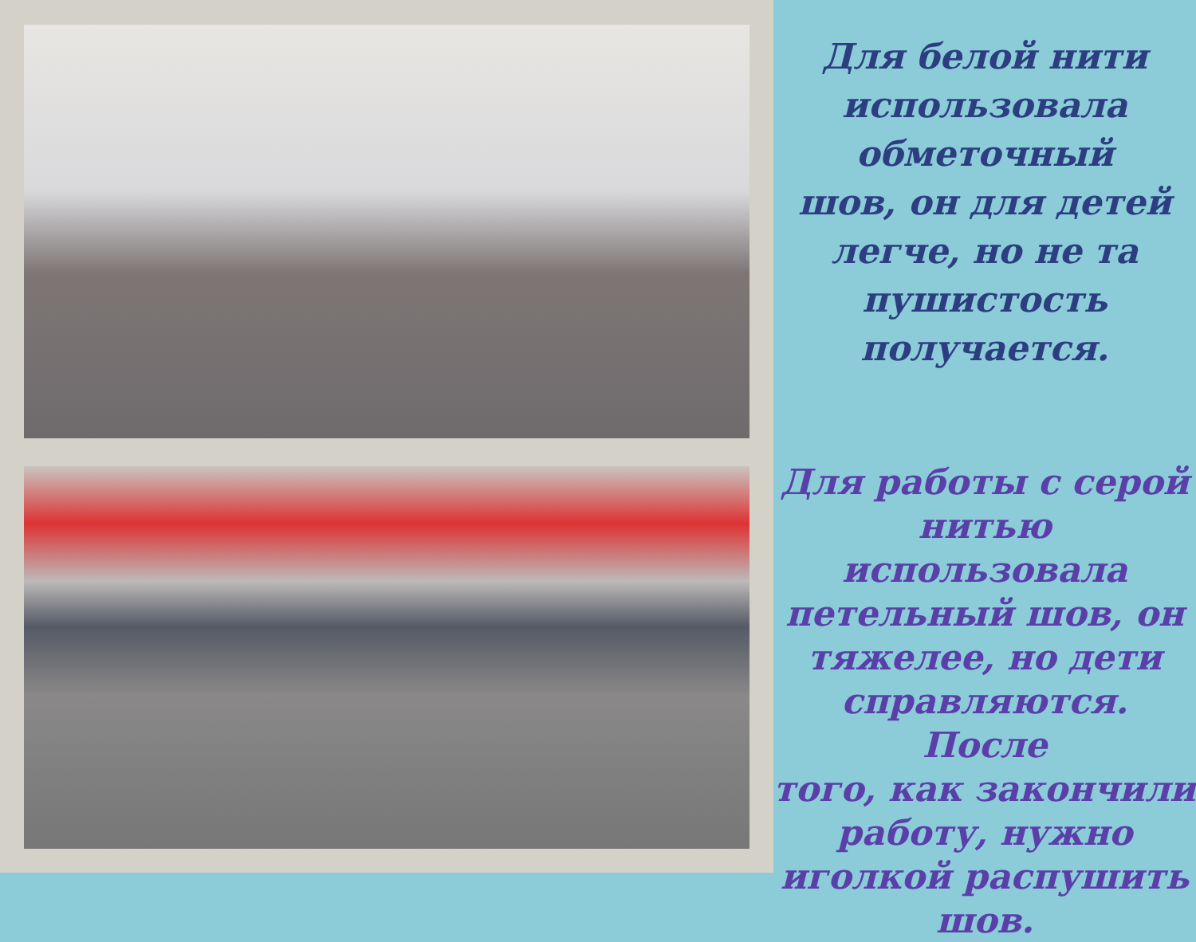Для белой нити
использовала
обметочный
шов, он для детей
легче, но не та
пушистость
получается.
Для работы с серой
нитью использовала
петельный шов, он
тяжелее, но дети
справляются. После
того, как закончили
работу, нужно
иголкой распушить
шов.